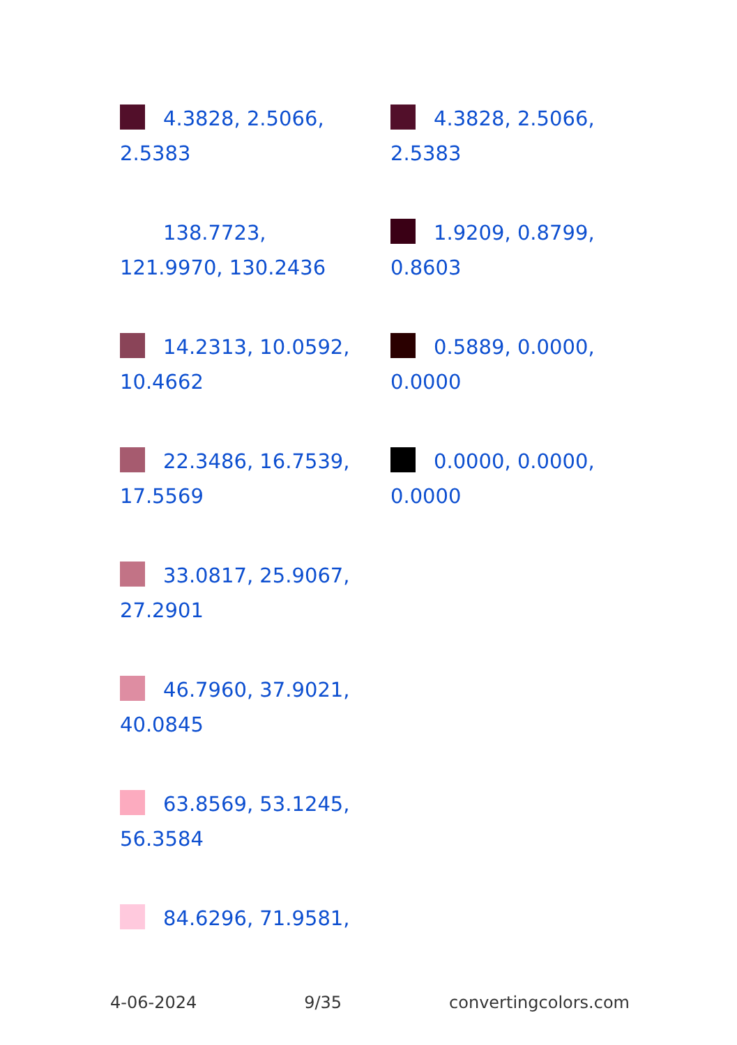4.3828, 2.5066, 2.5383
4.3828, 2.5066, 2.5383
138.7723, 121.9970, 130.2436
1.9209, 0.8799, 0.8603
14.2313, 10.0592, 10.4662
0.5889, 0.0000, 0.0000
22.3486, 16.7539, 17.5569
0.0000, 0.0000, 0.0000
33.0817, 25.9067, 27.2901
46.7960, 37.9021, 40.0845
63.8569, 53.1245, 56.3584
84.6296, 71.9581,
4-06-2024 9/35 convertingcolors.com